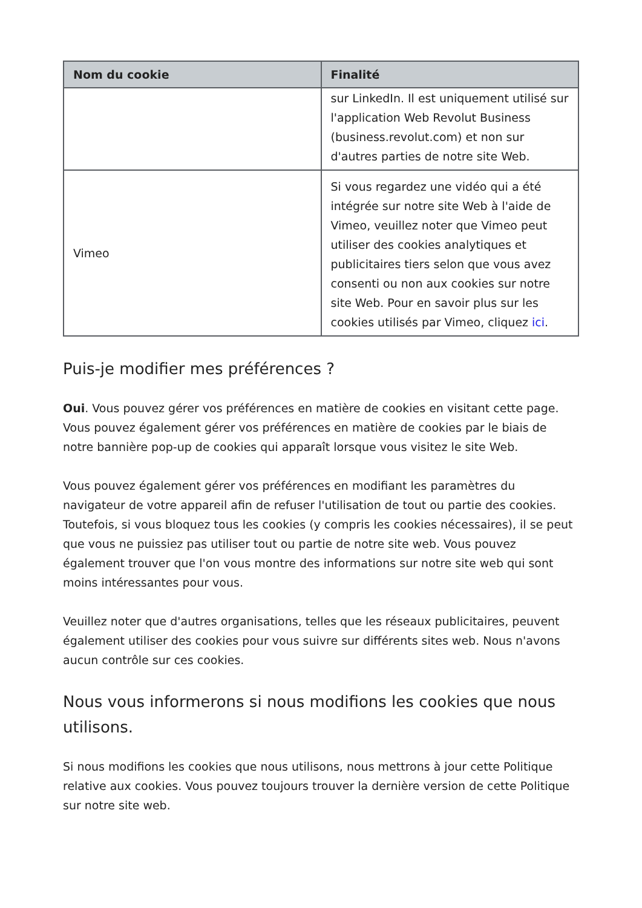| Nom du cookie | Finalité |
| --- | --- |
| | sur LinkedIn. Il est uniquement utilisé sur l'application Web Revolut Business (business.revolut.com) et non sur d'autres parties de notre site Web. |
| Vimeo | Si vous regardez une vidéo qui a été intégrée sur notre site Web à l'aide de Vimeo, veuillez noter que Vimeo peut utiliser des cookies analytiques et publicitaires tiers selon que vous avez consenti ou non aux cookies sur notre site Web. Pour en savoir plus sur les cookies utilisés par Vimeo, cliquez ici . |
Puis-je modifier mes préférences ?
Oui. Vous pouvez gérer vos préférences en matière de cookies en visitant cette page. Vous pouvez également gérer vos préférences en matière de cookies par le biais de notre bannière pop-up de cookies qui apparaît lorsque vous visitez le site Web.
Vous pouvez également gérer vos préférences en modifiant les paramètres du navigateur de votre appareil afin de refuser l'utilisation de tout ou partie des cookies. Toutefois, si vous bloquez tous les cookies (y compris les cookies nécessaires), il se peut que vous ne puissiez pas utiliser tout ou partie de notre site web. Vous pouvez également trouver que l'on vous montre des informations sur notre site web qui sont moins intéressantes pour vous.
Veuillez noter que d'autres organisations, telles que les réseaux publicitaires, peuvent également utiliser des cookies pour vous suivre sur différents sites web. Nous n'avons aucun contrôle sur ces cookies.
Nous vous informerons si nous modifions les cookies que nous utilisons.
Si nous modifions les cookies que nous utilisons, nous mettrons à jour cette Politique relative aux cookies. Vous pouvez toujours trouver la dernière version de cette Politique sur notre site web.